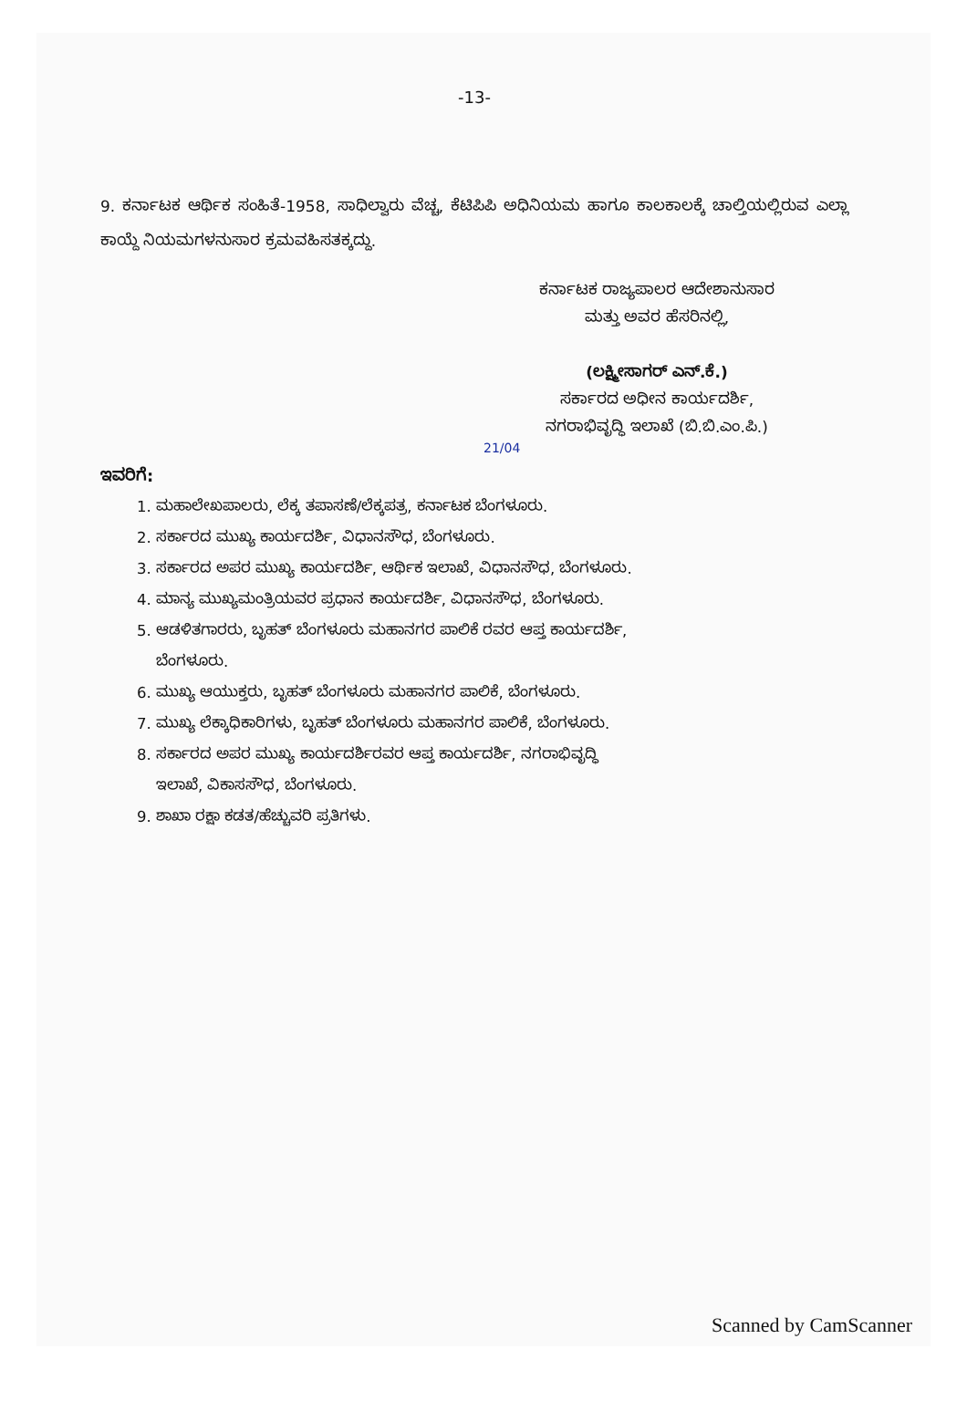-13-
9. ಕರ್ನಾಟಕ ಆರ್ಥಿಕ ಸಂಹಿತೆ-1958, ಸಾಧಿಲ್ವಾರು ವೆಚ್ಚ, ಕೆಟಿಪಿಪಿ ಅಧಿನಿಯಮ ಹಾಗೂ ಕಾಲಕಾಲಕ್ಕೆ ಚಾಲ್ತಿಯಲ್ಲಿರುವ ಎಲ್ಲಾ ಕಾಯ್ದೆ ನಿಯಮಗಳನುಸಾರ ಕ್ರಮವಹಿಸತಕ್ಕದ್ದು.
ಕರ್ನಾಟಕ ರಾಜ್ಯಪಾಲರ ಆದೇಶಾನುಸಾರ
ಮತ್ತು ಅವರ ಹೆಸರಿನಲ್ಲಿ,
(ಲಕ್ಷ್ಮೀಸಾಗರ್ ಎನ್.ಕೆ.)
ಸರ್ಕಾರದ ಅಧೀನ ಕಾರ್ಯದರ್ಶಿ,
ನಗರಾಭಿವೃದ್ಧಿ ಇಲಾಖೆ (ಬಿ.ಬಿ.ಎಂ.ಪಿ.)
21/04
ಇವರಿಗೆ:
1. ಮಹಾಲೇಖಪಾಲರು, ಲೆಕ್ಕ ತಪಾಸಣೆ/ಲೆಕ್ಕಪತ್ರ, ಕರ್ನಾಟಕ ಬೆಂಗಳೂರು.
2. ಸರ್ಕಾರದ ಮುಖ್ಯ ಕಾರ್ಯದರ್ಶಿ, ವಿಧಾನಸೌಧ, ಬೆಂಗಳೂರು.
3. ಸರ್ಕಾರದ ಅಪರ ಮುಖ್ಯ ಕಾರ್ಯದರ್ಶಿ, ಆರ್ಥಿಕ ಇಲಾಖೆ, ವಿಧಾನಸೌಧ, ಬೆಂಗಳೂರು.
4. ಮಾನ್ಯ ಮುಖ್ಯಮಂತ್ರಿಯವರ ಪ್ರಧಾನ ಕಾರ್ಯದರ್ಶಿ, ವಿಧಾನಸೌಧ, ಬೆಂಗಳೂರು.
5. ಆಡಳಿತಗಾರರು, ಬೃಹತ್ ಬೆಂಗಳೂರು ಮಹಾನಗರ ಪಾಲಿಕೆ ರವರ ಆಪ್ತ ಕಾರ್ಯದರ್ಶಿ,
ಬೆಂಗಳೂರು.
6. ಮುಖ್ಯ ಆಯುಕ್ತರು, ಬೃಹತ್ ಬೆಂಗಳೂರು ಮಹಾನಗರ ಪಾಲಿಕೆ, ಬೆಂಗಳೂರು.
7. ಮುಖ್ಯ ಲೆಕ್ಕಾಧಿಕಾರಿಗಳು, ಬೃಹತ್ ಬೆಂಗಳೂರು ಮಹಾನಗರ ಪಾಲಿಕೆ, ಬೆಂಗಳೂರು.
8. ಸರ್ಕಾರದ ಅಪರ ಮುಖ್ಯ ಕಾರ್ಯದರ್ಶಿರವರ ಆಪ್ತ ಕಾರ್ಯದರ್ಶಿ, ನಗರಾಭಿವೃದ್ಧಿ
ಇಲಾಖೆ, ವಿಕಾಸಸೌಧ, ಬೆಂಗಳೂರು.
9. ಶಾಖಾ ರಕ್ಷಾ ಕಡತ/ಹೆಚ್ಚುವರಿ ಪ್ರತಿಗಳು.
Scanned by CamScanner